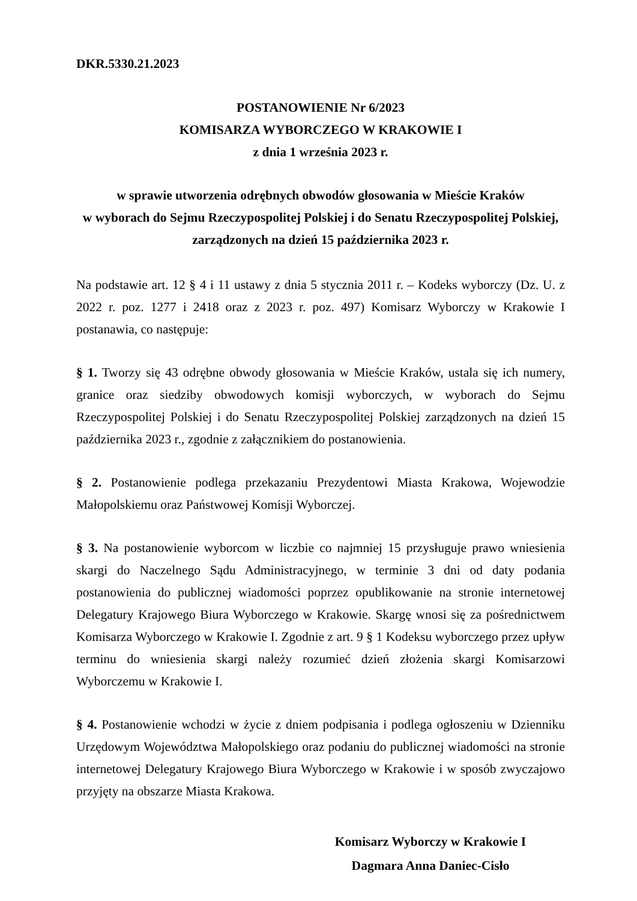DKR.5330.21.2023
POSTANOWIENIE Nr 6/2023
KOMISARZA WYBORCZEGO W KRAKOWIE I
z dnia 1 września 2023 r.
w sprawie utworzenia odrębnych obwodów głosowania w Mieście Kraków
w wyborach do Sejmu Rzeczypospolitej Polskiej i do Senatu Rzeczypospolitej Polskiej,
zarządzonych na dzień 15 października 2023 r.
Na podstawie art. 12 § 4 i 11 ustawy z dnia 5 stycznia 2011 r. – Kodeks wyborczy (Dz. U. z 2022 r. poz. 1277 i 2418 oraz z 2023 r. poz. 497) Komisarz Wyborczy w Krakowie I postanawia, co następuje:
§ 1. Tworzy się 43 odrębne obwody głosowania w Mieście Kraków, ustala się ich numery, granice oraz siedziby obwodowych komisji wyborczych, w wyborach do Sejmu Rzeczypospolitej Polskiej i do Senatu Rzeczypospolitej Polskiej zarządzonych na dzień 15 października 2023 r., zgodnie z załącznikiem do postanowienia.
§ 2. Postanowienie podlega przekazaniu Prezydentowi Miasta Krakowa, Wojewodzie Małopolskiemu oraz Państwowej Komisji Wyborczej.
§ 3. Na postanowienie wyborcom w liczbie co najmniej 15 przysługuje prawo wniesienia skargi do Naczelnego Sądu Administracyjnego, w terminie 3 dni od daty podania postanowienia do publicznej wiadomości poprzez opublikowanie na stronie internetowej Delegatury Krajowego Biura Wyborczego w Krakowie. Skargę wnosi się za pośrednictwem Komisarza Wyborczego w Krakowie I. Zgodnie z art. 9 § 1 Kodeksu wyborczego przez upływ terminu do wniesienia skargi należy rozumieć dzień złożenia skargi Komisarzowi Wyborczemu w Krakowie I.
§ 4. Postanowienie wchodzi w życie z dniem podpisania i podlega ogłoszeniu w Dzienniku Urzędowym Województwa Małopolskiego oraz podaniu do publicznej wiadomości na stronie internetowej Delegatury Krajowego Biura Wyborczego w Krakowie i w sposób zwyczajowo przyjęty na obszarze Miasta Krakowa.
Komisarz Wyborczy w Krakowie I
Dagmara Anna Daniec-Cisło